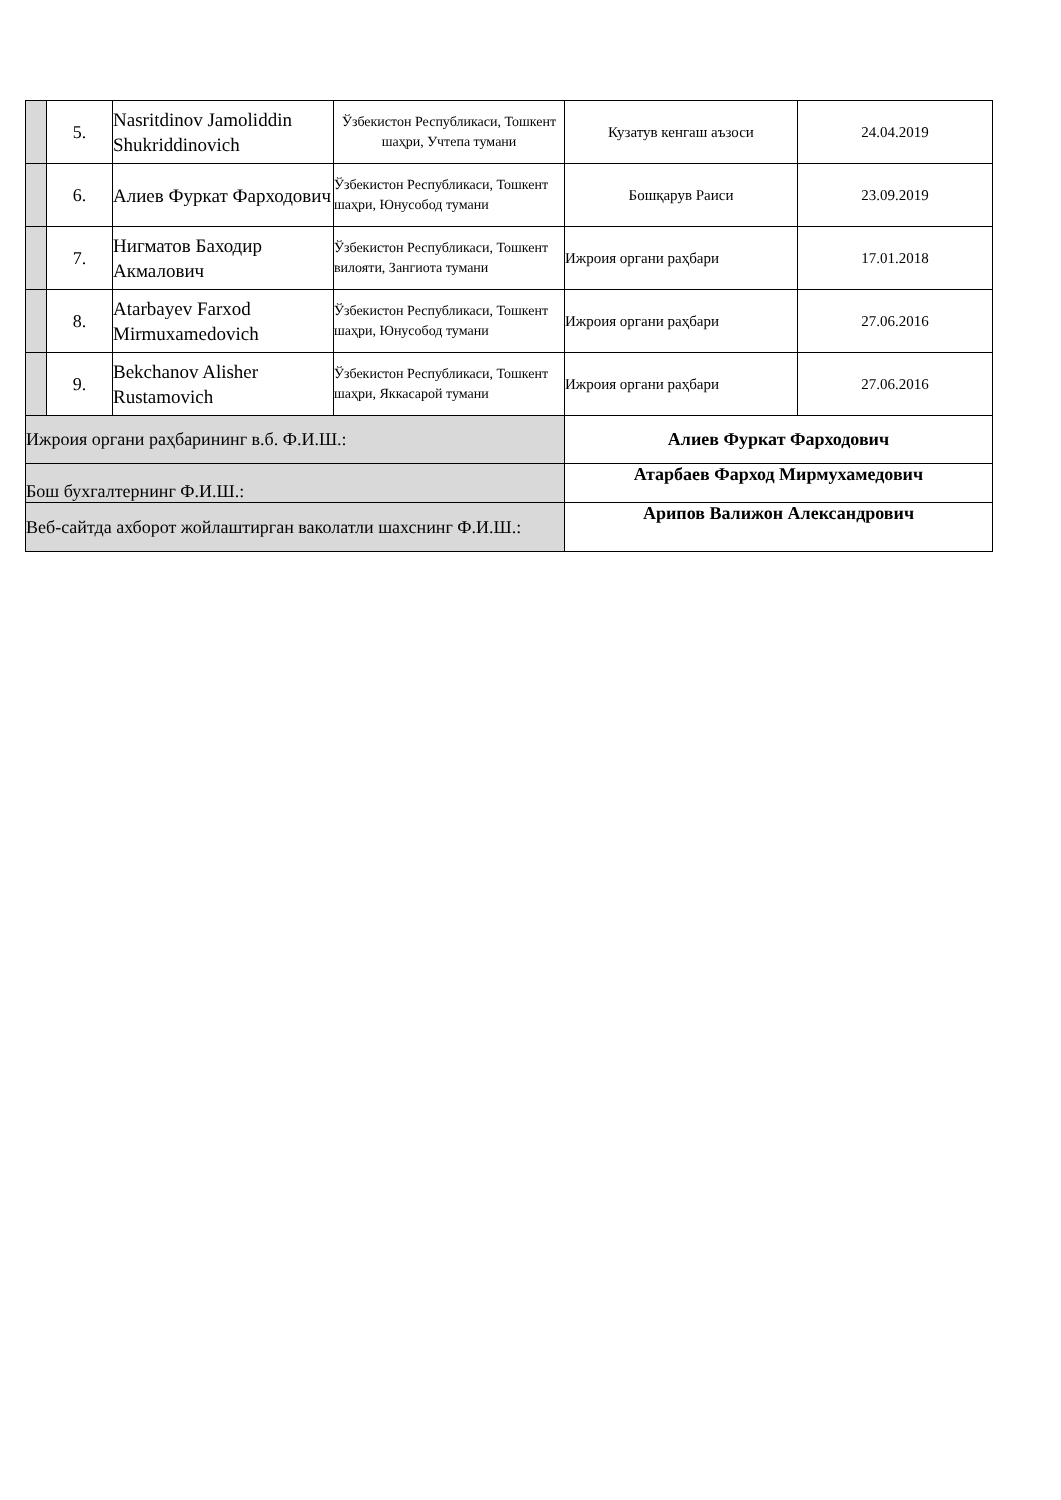| | 5. | Nasritdinov Jamoliddin Shukriddinovich | Ўзбекистон Республикаси, Тошкент шаҳри, Учтепа тумани | Кузатув кенгаш аъзоси | 24.04.2019 |
| | 6. | Алиев Фуркат Фарходович | Ўзбекистон Республикаси, Тошкент шаҳри, Юнусобод тумани | Бошқарув Раиси | 23.09.2019 |
| | 7. | Нигматов Баходир Акмалович | Ўзбекистон Республикаси, Тошкент вилояти, Зангиота тумани | Ижроия органи раҳбари | 17.01.2018 |
| | 8. | Atarbayev Farxod Mirmuxamedovich | Ўзбекистон Республикаси, Тошкент шаҳри, Юнусобод тумани | Ижроия органи раҳбари | 27.06.2016 |
| | 9. | Bekchanov Alisher Rustamovich | Ўзбекистон Республикаси, Тошкент шаҳри, Яккасарой тумани | Ижроия органи раҳбари | 27.06.2016 |
| Ижроия органи раҳбарининг в.б. Ф.И.Ш.: | | | | Алиев Фуркат Фарходович | |
| Бош бухгалтернинг Ф.И.Ш.: | | | | Атарбаев Фарход Мирмухамедович | |
| Веб-сайтда ахборот жойлаштирган ваколатли шахснинг Ф.И.Ш.: | | | | Арипов Валижон Александрович | |